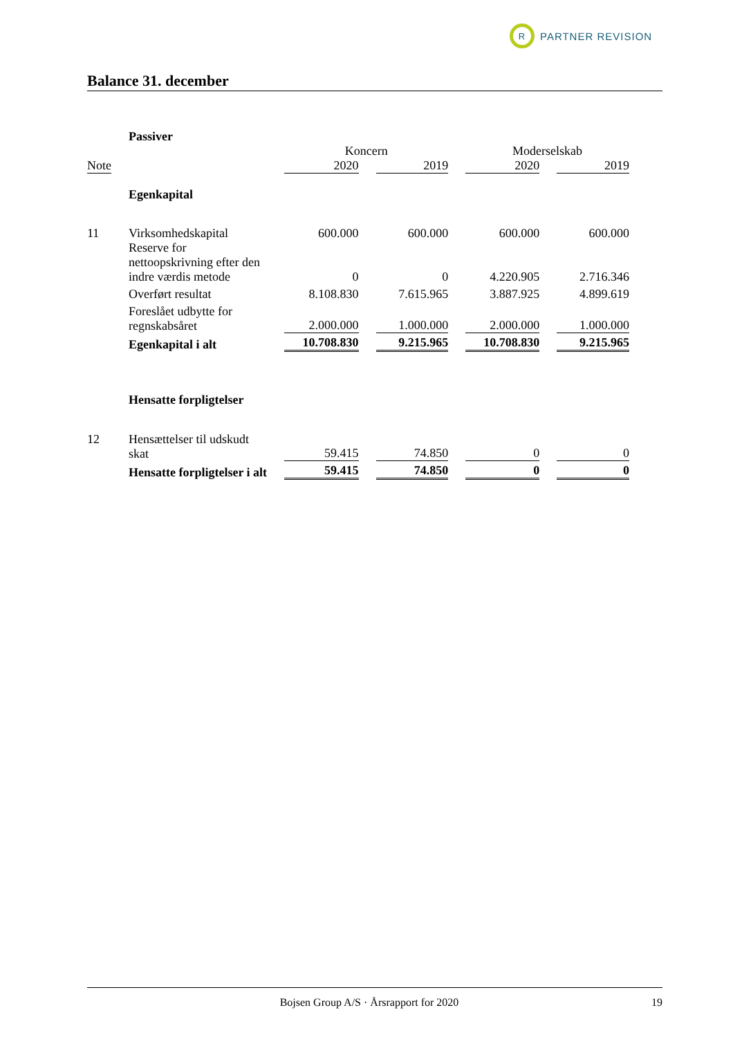R
PARTNER REVISION
Balance 31. december
| | Passiver | | | | |
| | | Koncern | | Moderselskab | |
| Note | | 2020 | 2019 | 2020 | 2019 |
| | Egenkapital | | | | |
| 11 | Virksomhedskapital | 600.000 | 600.000 | 600.000 | 600.000 |
| | Reserve for nettoopskrivning efter den indre værdis metode | 0 | 0 | 4.220.905 | 2.716.346 |
| | Overført resultat | 8.108.830 | 7.615.965 | 3.887.925 | 4.899.619 |
| | Foreslået udbytte for regnskabsåret | 2.000.000 | 1.000.000 | 2.000.000 | 1.000.000 |
| | Egenkapital i alt | 10.708.830 | 9.215.965 | 10.708.830 | 9.215.965 |
| | Hensatte forpligtelser | | | | |
| 12 | Hensættelser til udskudt skat | 59.415 | 74.850 | 0 | 0 |
| | Hensatte forpligtelser i alt | 59.415 | 74.850 | 0 | 0 |
Bojsen Group A/S · Årsrapport for 2020 19